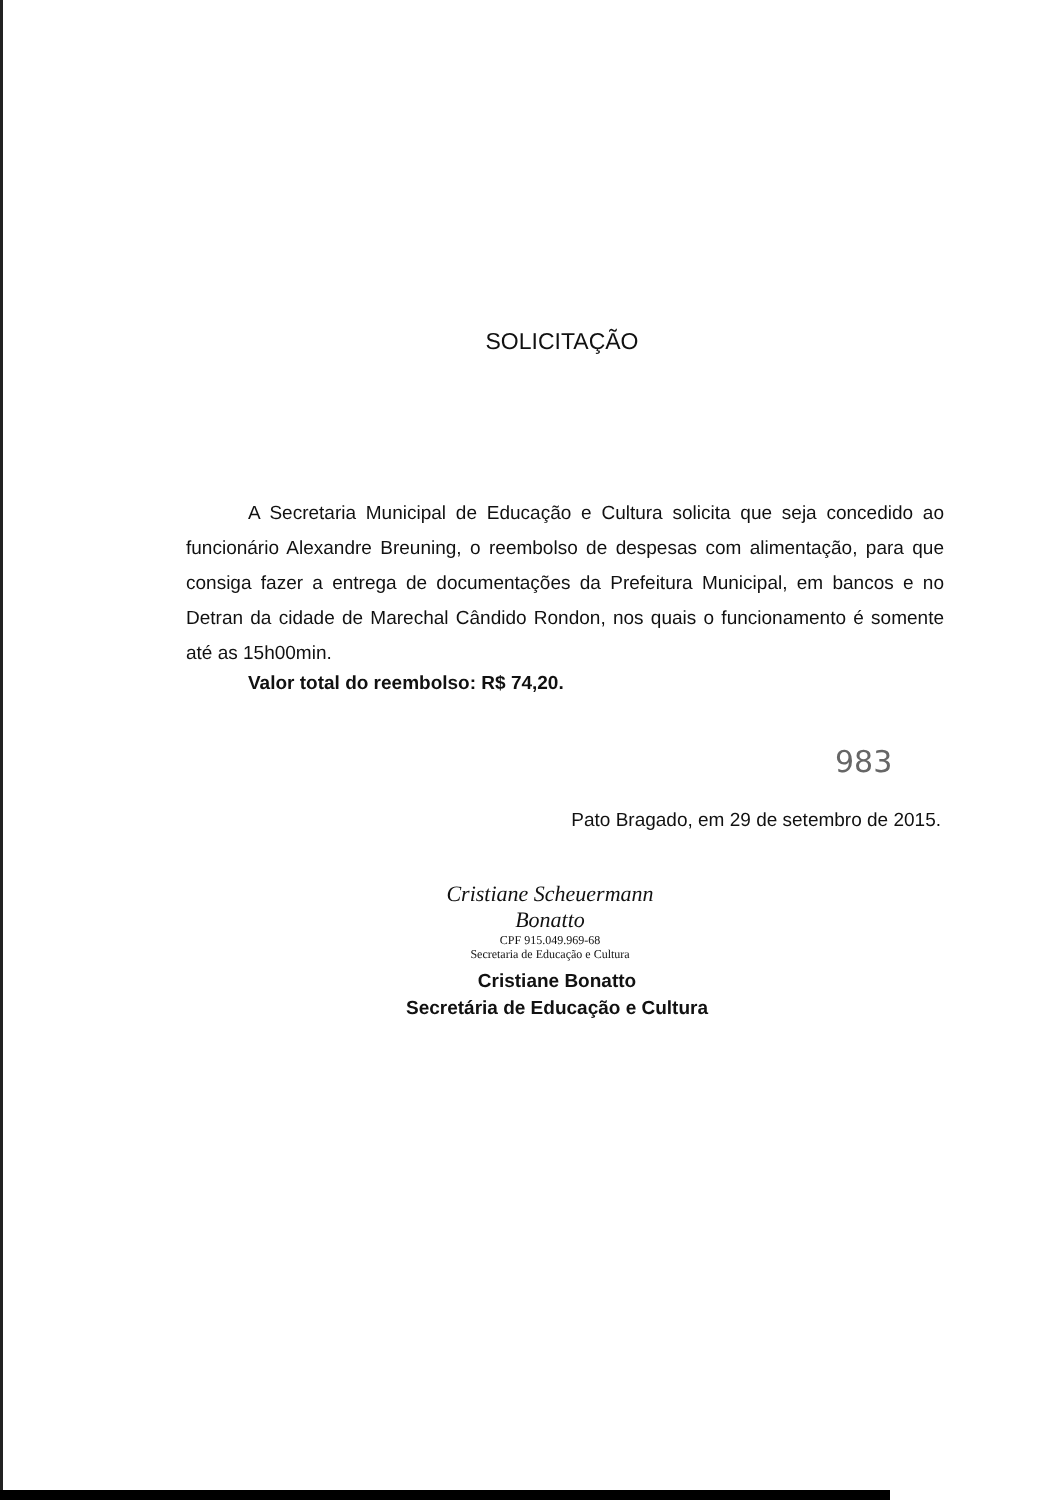SOLICITAÇÃO
A Secretaria Municipal de Educação e Cultura solicita que seja concedido ao funcionário Alexandre Breuning, o reembolso de despesas com alimentação, para que consiga fazer a entrega de documentações da Prefeitura Municipal, em bancos e no Detran da cidade de Marechal Cândido Rondon, nos quais o funcionamento é somente até as 15h00min.
Valor total do reembolso: R$ 74,20.
983
Pato Bragado, em 29 de setembro de 2015.
Cristiane Scheuermann Bonatto
CPF 915.049.969-68
Secretaria de Educação e Cultura
Cristiane Bonatto
Secretária de Educação e Cultura